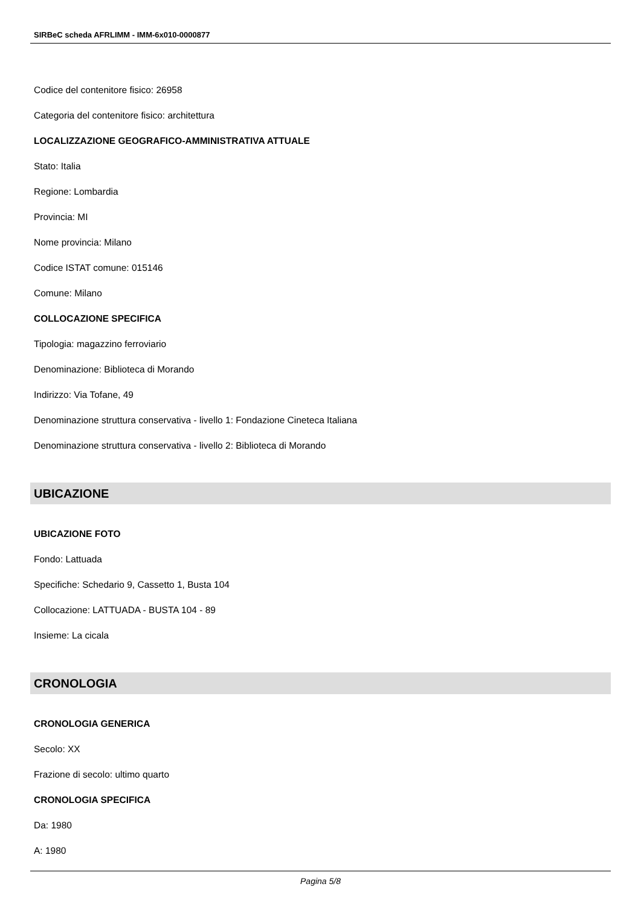SIRBeC scheda AFRLIMM - IMM-6x010-0000877
Codice del contenitore fisico: 26958
Categoria del contenitore fisico: architettura
LOCALIZZAZIONE GEOGRAFICO-AMMINISTRATIVA ATTUALE
Stato: Italia
Regione: Lombardia
Provincia: MI
Nome provincia: Milano
Codice ISTAT comune: 015146
Comune: Milano
COLLOCAZIONE SPECIFICA
Tipologia: magazzino ferroviario
Denominazione: Biblioteca di Morando
Indirizzo: Via Tofane, 49
Denominazione struttura conservativa - livello 1: Fondazione Cineteca Italiana
Denominazione struttura conservativa - livello 2: Biblioteca di Morando
UBICAZIONE
UBICAZIONE FOTO
Fondo: Lattuada
Specifiche: Schedario 9, Cassetto 1, Busta 104
Collocazione: LATTUADA - BUSTA 104 - 89
Insieme: La cicala
CRONOLOGIA
CRONOLOGIA GENERICA
Secolo: XX
Frazione di secolo: ultimo quarto
CRONOLOGIA SPECIFICA
Da: 1980
A: 1980
Pagina 5/8